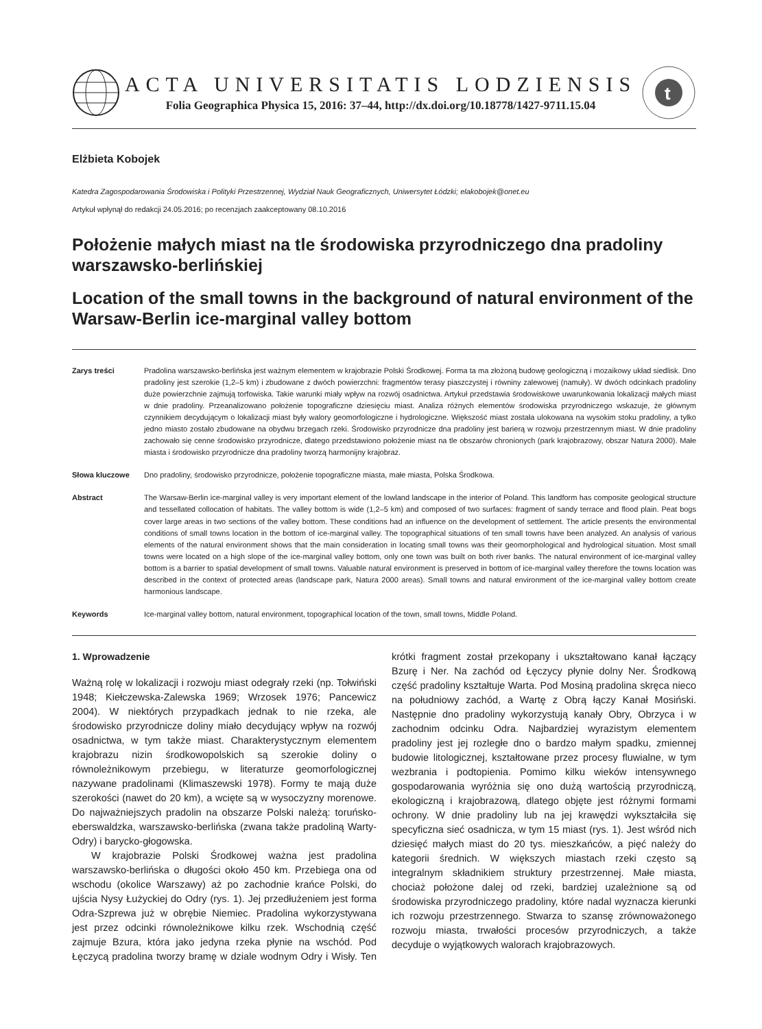ACTA UNIVERSITATIS LODZIENSIS
Folia Geographica Physica 15, 2016: 37–44, http://dx.doi.org/10.18778/1427-9711.15.04
t
Elżbieta Kobojek
Katedra Zagospodarowania Środowiska i Polityki Przestrzennej, Wydział Nauk Geograficznych, Uniwersytet Łódzki; elakobojek@onet.eu
Artykuł wpłynął do redakcji 24.05.2016; po recenzjach zaakceptowany 08.10.2016
Położenie małych miast na tle środowiska przyrodniczego dna pradoliny warszawsko-berlińskiej
Location of the small towns in the background of natural environment of the Warsaw-Berlin ice-marginal valley bottom
Zarys treści Pradolina warszawsko-berlińska jest ważnym elementem w krajobrazie Polski Środkowej. Forma ta ma złożoną budowę geologiczną i mozaikowy układ siedlisk. Dno pradoliny jest szerokie (1,2–5 km) i zbudowane z dwóch powierzchni: fragmentów terasy piaszczystej i równiny zalewowej (namuły). W dwóch odcinkach pradoliny duże powierzchnie zajmują torfowiska. Takie warunki miały wpływ na rozwój osadnictwa. Artykuł przedstawia środowiskowe uwarunkowania lokalizacji małych miast w dnie pradoliny. Przeanalizowano położenie topograficzne dziesięciu miast. Analiza różnych elementów środowiska przyrodniczego wskazuje, że głównym czynnikiem decydującym o lokalizacji miast były walory geomorfologiczne i hydrologiczne. Większość miast została ulokowana na wysokim stoku pradoliny, a tylko jedno miasto zostało zbudowane na obydwu brzegach rzeki. Środowisko przyrodnicze dna pradoliny jest barierą w rozwoju przestrzennym miast. W dnie pradoliny zachowało się cenne środowisko przyrodnicze, dlatego przedstawiono położenie miast na tle obszarów chronionych (park krajobrazowy, obszar Natura 2000). Małe miasta i środowisko przyrodnicze dna pradoliny tworzą harmonijny krajobraz.
Słowa kluczowe Dno pradoliny, środowisko przyrodnicze, położenie topograficzne miasta, małe miasta, Polska Środkowa.
Abstract The Warsaw-Berlin ice-marginal valley is very important element of the lowland landscape in the interior of Poland. This landform has composite geological structure and tessellated collocation of habitats. The valley bottom is wide (1,2–5 km) and composed of two surfaces: fragment of sandy terrace and flood plain. Peat bogs cover large areas in two sections of the valley bottom. These conditions had an influence on the development of settlement. The article presents the environmental conditions of small towns location in the bottom of ice-marginal valley. The topographical situations of ten small towns have been analyzed. An analysis of various elements of the natural environment shows that the main consideration in locating small towns was their geomorphological and hydrological situation. Most small towns were located on a high slope of the ice-marginal valley bottom, only one town was built on both river banks. The natural environment of ice-marginal valley bottom is a barrier to spatial development of small towns. Valuable natural environment is preserved in bottom of ice-marginal valley therefore the towns location was described in the context of protected areas (landscape park, Natura 2000 areas). Small towns and natural environment of the ice-marginal valley bottom create harmonious landscape.
Keywords Ice-marginal valley bottom, natural environment, topographical location of the town, small towns, Middle Poland.
1. Wprowadzenie
Ważną rolę w lokalizacji i rozwoju miast odegrały rzeki (np. Tołwiński 1948; Kiełczewska-Zalewska 1969; Wrzosek 1976; Pancewicz 2004). W niektórych przypadkach jednak to nie rzeka, ale środowisko przyrodnicze doliny miało decydujący wpływ na rozwój osadnictwa, w tym także miast. Charakterystycznym elementem krajobrazu nizin środkowopolskich są szerokie doliny o równoleżnikowym przebiegu, w literaturze geomorfologicznej nazywane pradolinami (Klimaszewski 1978). Formy te mają duże szerokości (nawet do 20 km), a wcięte są w wysoczyzny morenowe. Do najważniejszych pradolin na obszarze Polski należą: toruńsko-eberswaldzka, warszawsko-berlińska (zwana także pradoliną Warty-Odry) i barycko-głogowska.
W krajobrazie Polski Środkowej ważna jest pradolina warszawsko-berlińska o długości około 450 km. Przebiega ona od wschodu (okolice Warszawy) aż po zachodnie krańce Polski, do ujścia Nysy Łużyckiej do Odry (rys. 1). Jej przedłużeniem jest forma Odra-Szprewa już w obrębie Niemiec. Pradolina wykorzystywana jest przez odcinki równoleżnikowe kilku rzek. Wschodnią część zajmuje Bzura, która jako jedyna rzeka płynie na wschód. Pod Łęczycą pradolina tworzy bramę w dziale wodnym Odry i Wisły. Ten krótki fragment został przekopany i ukształtowano kanał łączący Bzurę i Ner. Na zachód od Łęczycy płynie dolny Ner. Środkową część pradoliny kształtuje Warta. Pod Mosiną pradolina skręca nieco na południowy zachód, a Wartę z Obrą łączy Kanał Mosiński. Następnie dno pradoliny wykorzystują kanały Obry, Obrzyca i w zachodnim odcinku Odra. Najbardziej wyrazistym elementem pradoliny jest jej rozległe dno o bardzo małym spadku, zmiennej budowie litologicznej, kształtowane przez procesy fluwialne, w tym wezbrania i podtopienia. Pomimo kilku wieków intensywnego gospodarowania wyróżnia się ono dużą wartością przyrodniczą, ekologiczną i krajobrazową, dlatego objęte jest różnymi formami ochrony. W dnie pradoliny lub na jej krawędzi wykształciła się specyficzna sieć osadnicza, w tym 15 miast (rys. 1). Jest wśród nich dziesięć małych miast do 20 tys. mieszkańców, a pięć należy do kategorii średnich. W większych miastach rzeki często są integralnym składnikiem struktury przestrzennej. Małe miasta, chociaż położone dalej od rzeki, bardziej uzależnione są od środowiska przyrodniczego pradoliny, które nadal wyznacza kierunki ich rozwoju przestrzennego. Stwarza to szansę zrównoważonego rozwoju miasta, trwałości procesów przyrodniczych, a także decyduje o wyjątkowych walorach krajobrazowych.